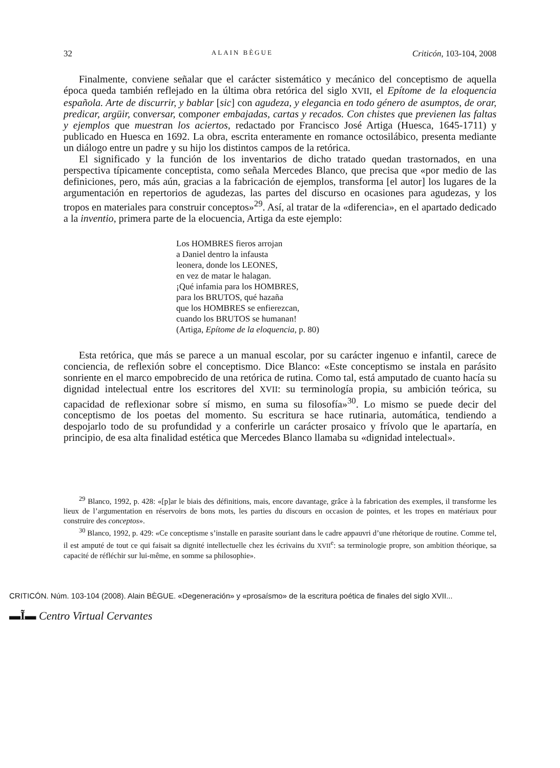32 ALAIN BÈGUE Criticón, 103-104, 2008
Finalmente, conviene señalar que el carácter sistemático y mecánico del conceptismo de aquella época queda también reflejado en la última obra retórica del siglo XVII, el Epítome de la eloquencia española. Arte de discurrir, y bablar [sic] con agudeza, y elegancia en todo género de asumptos, de orar, predicar, argüir, conversar, componer embajadas, cartas y recados. Con chistes que previenen las faltas y ejemplos que muestran los aciertos, redactado por Francisco José Artiga (Huesca, 1645-1711) y publicado en Huesca en 1692. La obra, escrita enteramente en romance octosilábico, presenta mediante un diálogo entre un padre y su hijo los distintos campos de la retórica.
El significado y la función de los inventarios de dicho tratado quedan trastornados, en una perspectiva típicamente conceptista, como señala Mercedes Blanco, que precisa que «por medio de las definiciones, pero, más aún, gracias a la fabricación de ejemplos, transforma [el autor] los lugares de la argumentación en repertorios de agudezas, las partes del discurso en ocasiones para agudezas, y los tropos en materiales para construir conceptos»<sup>29</sup>. Así, al tratar de la «diferencia», en el apartado dedicado a la inventio, primera parte de la elocuencia, Artiga da este ejemplo:
Los HOMBRES fieros arrojan
a Daniel dentro la infausta
leonera, donde los LEONES,
en vez de matar le halagan.
¡Qué infamia para los HOMBRES,
para los BRUTOS, qué hazaña
que los HOMBRES se enfierezcan,
cuando los BRUTOS se humanan!
(Artiga, Epítome de la eloquencia, p. 80)
Esta retórica, que más se parece a un manual escolar, por su carácter ingenuo e infantil, carece de conciencia, de reflexión sobre el conceptismo. Dice Blanco: «Este conceptismo se instala en parásito sonriente en el marco empobrecido de una retórica de rutina. Como tal, está amputado de cuanto hacía su dignidad intelectual entre los escritores del XVII: su terminología propia, su ambición teórica, su capacidad de reflexionar sobre sí mismo, en suma su filosofía»<sup>30</sup>. Lo mismo se puede decir del conceptismo de los poetas del momento. Su escritura se hace rutinaria, automática, tendiendo a despojarlo todo de su profundidad y a conferirle un carácter prosaico y frívolo que le apartaría, en principio, de esa alta finalidad estética que Mercedes Blanco llamaba su «dignidad intelectual».
<sup>29</sup> Blanco, 1992, p. 428: «[p]ar le biais des définitions, mais, encore davantage, grâce à la fabrication des exemples, il transforme les lieux de l’argumentation en réservoirs de bons mots, les parties du discours en occasion de pointes, et les tropes en matériaux pour construire des conceptos».
<sup>30</sup> Blanco, 1992, p. 429: «Ce conceptisme s’installe en parasite souriant dans le cadre appauvri d’une rhétorique de routine. Comme tel, il est amputé de tout ce qui faisait sa dignité intellectuelle chez les écrivains du XVII<sup>e</sup>: sa terminologie propre, son ambition théorique, sa capacité de réfléchir sur lui-même, en somme sa philosophie».
CRITICÓN. Núm. 103-104 (2008). Alain BÈGUE. «Degeneración» y «prosaísmo» de la escritura poética de finales del siglo XVII...
▬Ĩ▬ Centro Virtual Cervantes